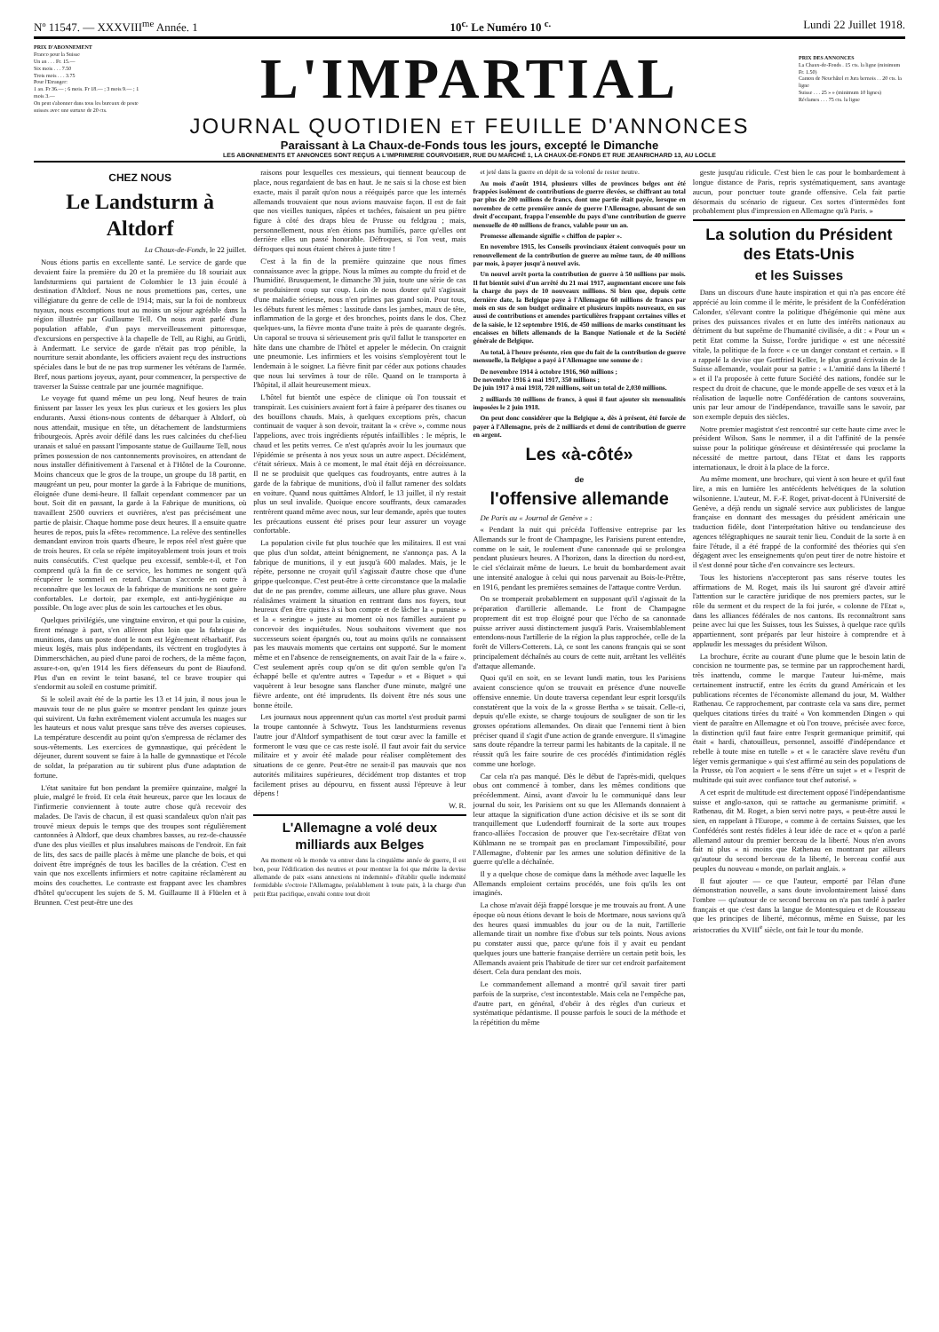Nº 11547. — XXXVIII<sup>me</sup> Année. 1 10<sup>c.</sup> Le Numéro 10 <sup>c.</sup> Lundi 22 Juillet 1918.
PRIX D'ABONNEMENT
Franco pour la Suisse
Un an . . . Fr. 15.—
Six mois . . . 7.50
Trois mois . . . 3.75
Pour l'Etranger:
1 an. Fr 36.— ; 6 mois. Fr 18.— ; 3 mois 9.— ; 1 mois 3.—
On peut s'abonner dans tous les bureaux de poste suisses avec une surtaxe de 20 cts.
L'IMPARTIAL
PRIX DES ANNONCES
La Chaux-de-Fonds . 15 cts. la ligne (minimum Fr. 1.50)
Canton de Neuchâtel et Jura bernois . . 20 cts. la ligne
Suisse . . . 25 » » (minimum 10 lignes)
Réclames . . . 75 cts. la ligne
JOURNAL QUOTIDIEN ET FEUILLE D'ANNONCES
Paraissant à La Chaux-de-Fonds tous les jours, excepté le Dimanche
LES ABONNEMENTS ET ANNONCES SONT REÇUS A L'IMPRIMERIE COURVOISIER, RUE DU MARCHÉ 1, LA CHAUX-DE-FONDS ET RUE JEANRICHARD 13, AU LOCLE
CHEZ NOUS
Le Landsturm à Altdorf
La Chaux-de-Fonds, le 22 juillet.
Nous étions partis en excellente santé. Le service de garde que devaient faire la première du 20 et la première du 18 souriait aux landsturmiens qui partaient de Colombier le 13 juin écoulé à destination d'Altdorf. Nous ne nous promettions pas, certes, une villégiature du genre de celle de 1914; mais, sur la foi de nombreux tuyaux, nous escomptions tout au moins un séjour agréable dans la région illustrée par Guillaume Tell. On nous avait parlé d'une population affable, d'un pays merveilleusement pittoresque, d'excursions en perspective à la chapelle de Tell, au Righi, au Grütli, à Andermatt. Le service de garde n'était pas trop pénible, la nourriture serait abondante, les officiers avaient reçu des instructions spéciales dans le but de ne pas trop surmener les vétérans de l'armée. Bref, nous partions joyeux, ayant, pour commencer, la perspective de traverser la Suisse centrale par une journée magnifique.
Le voyage fut quand même un peu long. Neuf heures de train finissent par lasser les yeux les plus curieux et les gosiers les plus endurants. Aussi étions-nous contents de débarquer à Altdorf, où nous attendait, musique en tête, un détachement de landsturmiens fribourgeois. Après avoir défilé dans les rues calcinées du chef-lieu uranais et salué en passant l'imposante statue de Guillaume Tell, nous prîmes possession de nos cantonnements provisoires, en attendant de nous installer définitivement à l'arsenal et à l'Hôtel de la Couronne. Moins chanceux que le gros de la troupe, un groupe du 18 partit, en maugréant un peu, pour monter la garde à la Fabrique de munitions, éloignée d'une demi-heure. Il fallait cependant commencer par un bout. Soit dit en passant, la garde à la Fabrique de munitions, où travaillent 2500 ouvriers et ouvrières, n'est pas précisément une partie de plaisir. Chaque homme pose deux heures. Il a ensuite quatre heures de repos, puis la «fête» recommence. La relève des sentinelles demandant environ trois quarts d'heure, le repos réel n'est guère que de trois heures. Et cela se répète impitoyablement trois jours et trois nuits consécutifs. C'est quelque peu excessif, semble-t-il, et l'on comprend qu'à la fin de ce service, les hommes ne songent qu'à récupérer le sommeil en retard. Chacun s'accorde en outre à reconnaître que les locaux de la fabrique de munitions ne sont guère confortables. Le dortoir, par exemple, est anti-hygiénique au possible. On loge avec plus de soin les cartouches et les obus.
Quelques privilégiés, une vingtaine environ, et qui pour la cuisine, firent ménage à part, s'en allèrent plus loin que la fabrique de munitions, dans un poste dont le nom est légèrement rébarbatif. Pas mieux logés, mais plus indépendants, ils véctrent en troglodytes à Dimmerschächen, au pied d'une paroi de rochers, de la même façon, assure-t-on, qu'en 1914 les fiers défenseurs du pont de Biaufond. Plus d'un en revint le teint basané, tel ce brave troupier qui s'endormit au soleil en costume primitif.
Si le soleil avait été de la partie les 13 et 14 juin, il nous joua le mauvais tour de ne plus guère se montrer pendant les quinze jours qui suivirent. Un fœhn extrêmement violent accumula les nuages sur les hauteurs et nous valut presque sans trêve des averses copieuses. La température descendit au point qu'on s'empressa de réclamer des sous-vêtements. Les exercices de gymnastique, qui précèdent le déjeuner, durent souvent se faire à la halle de gymnastique et l'école de soldat, la préparation au tir subirent plus d'une adaptation de fortune.
L'état sanitaire fut bon pendant la première quinzaine, malgré la pluie, malgré le froid. Et cela était heureux, parce que les locaux de l'infirmerie conviennent à toute autre chose qu'à recevoir des malades. De l'avis de chacun, il est quasi scandaleux qu'on n'ait pas trouvé mieux depuis le temps que des troupes sont régulièrement cantonnées à Altdorf, que deux chambres basses, au rez-de-chaussée d'une des plus vieilles et plus insalubres maisons de l'endroit. En fait de lits, des sacs de paille placés à même une planche de bois, et qui doivent être imprégnés de tous les bacilles de la création. C'est en vain que nos excellents infirmiers et notre capitaine réclamèrent au moins des couchettes. Le contraste est frappant avec les chambres d'hôtel qu'occupent les sujets de S. M. Guillaume II à Flüelen et à Brunnen. C'est peut-être une des
raisons pour lesquelles ces messieurs, qui tiennent beaucoup de place, nous regardaient de bas en haut. Je ne sais si la chose est bien exacte, mais il paraît qu'on nous a rééquipés parce que les internés allemands trouvaient que nous avions mauvaise façon. Il est de fait que nos vieilles tuniques, râpées et tachées, faisaient un peu piètre figure à côté des draps bleu de Prusse ou feldgrau ; mais, personnellement, nous n'en étions pas humiliés, parce qu'elles ont derrière elles un passé honorable. Défroques, si l'on veut, mais défroques qui nous étaient chères à juste titre !
C'est à la fin de la première quinzaine que nous fîmes connaissance avec la grippe. Nous la mîmes au compte du froid et de l'humidité. Brusquement, le dimanche 30 juin, toute une série de cas se produisirent coup sur coup. Loin de nous douter qu'il s'agissait d'une maladie sérieuse, nous n'en prîmes pas grand soin. Pour tous, les débuts furent les mêmes : lassitude dans les jambes, maux de tête, inflammation de la gorge et des bronches, points dans le dos. Chez quelques-uns, la fièvre monta d'une traite à près de quarante degrés. Un caporal se trouva si sérieusement pris qu'il fallut le transporter en hâte dans une chambre de l'hôtel et appeler le médecin. On craignit une pneumonie. Les infirmiers et les voisins s'employèrent tout le lendemain à le soigner. La fièvre finit par céder aux potions chaudes que nous lui servîmes à tour de rôle. Quand on le transporta à l'hôpital, il allait heureusement mieux.
L'hôtel fut bientôt une espèce de clinique où l'on toussait et transpirait. Les cuisiniers avaient fort à faire à préparer des tisanes ou des bouillons chauds. Mais, à quelques exceptions près, chacun continuait de vaquer à son devoir, traitant la « crève », comme nous l'appelions, avec trois ingrédients réputés infaillibles : le mépris, le chaud et les petits verres. Ce n'est qu'après avoir lu les journaux que l'épidémie se présenta à nos yeux sous un autre aspect. Décidément, c'était sérieux. Mais à ce moment, le mal était déjà en décroissance. Il ne se produisit que quelques cas foudroyants, entre autres à la garde de la fabrique de munitions, d'où il fallut ramener des soldats en voiture. Quand nous quittâmes Altdorf, le 13 juillet, il n'y restait plus un seul invalide. Quoique encore souffrants, deux camarades rentrèrent quand même avec nous, sur leur demande, après que toutes les précautions eussent été prises pour leur assurer un voyage confortable.
La population civile fut plus touchée que les militaires. Il est vrai que plus d'un soldat, atteint bénignement, ne s'annonça pas. A la fabrique de munitions, il y eut jusqu'à 600 malades. Mais, je le répète, personne ne croyait qu'il s'agissait d'autre chose que d'une grippe quelconque. C'est peut-être à cette circonstance que la maladie dut de ne pas prendre, comme ailleurs, une allure plus grave. Nous réalisâmes vraiment la situation en rentrant dans nos foyers, tout heureux d'en être quittes à si bon compte et de lâcher la « punaise » et la « seringue » juste au moment où nos familles auraient pu concevoir des inquiétudes. Nous souhaitons vivement que nos successeurs soient épargnés ou, tout au moins qu'ils ne connaissent pas les mauvais moments que certains ont supporté. Sur le moment même et en l'absence de renseignements, on avait l'air de la « faire ». C'est seulement après coup qu'on se dit qu'on semble qu'on l'a échappé belle et qu'entre autres « Tapedur » et « Biquet » qui vaquèrent à leur besogne sans flancher d'une minute, malgré une fièvre ardente, ont été imprudents. Ils doivent être nés sous une bonne étoile.
Les journaux nous apprennent qu'un cas mortel s'est produit parmi la troupe cantonnée à Schwytz. Tous les landsturmiens revenus l'autre jour d'Altdorf sympathisent de tout cœur avec la famille et formeront le vœu que ce cas reste isolé. Il faut avoir fait du service militaire et y avoir été malade pour réaliser complètement des situations de ce genre. Peut-être ne serait-il pas mauvais que nos autorités militaires supérieures, décidément trop distantes et trop facilement prises au dépourvu, en fissent aussi l'épreuve à leur dépens !
W. R.
L'Allemagne a volé deux milliards aux Belges
Au moment où le monde va entrer dans la cinquième année de guerre, il est bon, pour l'édification des neutres et pour montrer la foi que mérite la devise allemande de paix «sans annexions ni indemnité» d'établir quelle indemnité formidable s'octroie l'Allemagne, préalablement à toute paix, à la charge d'un petit Etat pacifique, envahi contre tout droit
et jeté dans la guerre en dépit de sa volonté de rester neutre.
Au mois d'août 1914, plusieurs villes de provinces belges ont été frappées isolément de contributions de guerre élevées, se chiffrant au total par plus de 200 millions de francs, dont une partie était payée, lorsque en novembre de cette première année de guerre l'Allemagne, abusant de son droit d'occupant, frappa l'ensemble du pays d'une contribution de guerre mensuelle de 40 millions de francs, valable pour un an.
Promesse allemande signifie « chiffon de papier ».
En novembre 1915, les Conseils provinciaux étaient convoqués pour un renouvellement de la contribution de guerre au même taux, de 40 millions par mois, à payer jusqu'à nouvel avis.
Un nouvel arrêt porta la contribution de guerre à 50 millions par mois. Il fut bientôt suivi d'un arrêté du 21 mai 1917, augmentant encore une fois la charge du pays de 10 nouveaux millions. Si bien que, depuis cette dernière date, la Belgique paye à l'Allemagne 60 millions de francs par mois en sus de son budget ordinaire et plusieurs impôts nouveaux, en sus aussi de contributions et amendes particulières frappant certaines villes et de la saisie, le 12 septembre 1916, de 450 millions de marks constituant les encaisses en billets allemands de la Banque Nationale et de la Société générale de Belgique.
Au total, à l'heure présente, rien que du fait de la contribution de guerre mensuelle, la Belgique a payé à l'Allemagne une somme de :
De novembre 1914 à octobre 1916, 960 millions ;
De novembre 1916 à mai 1917, 350 millions ;
De juin 1917 à mai 1918, 720 millions, soit un total de 2,030 millions.
2 milliards 30 millions de francs, à quoi il faut ajouter six mensualités imposées le 2 juin 1918.
On peut donc considérer que la Belgique a, dès à présent, été forcée de payer à l'Allemagne, près de 2 milliards et demi de contribution de guerre en argent.
Les «à-côté»
de
l'offensive allemande
De Paris au « Journal de Genève » :
« Pendant la nuit qui précéda l'offensive entreprise par les Allemands sur le front de Champagne, les Parisiens purent entendre, comme on le sait, le roulement d'une canonnade qui se prolongea pendant plusieurs heures. A l'horizon, dans la direction du nord-est, le ciel s'éclairait même de lueurs. Le bruit du bombardement avait une intensité analogue à celui qui nous parvenait au Bois-le-Prêtre, en 1916, pendant les premières semaines de l'attaque contre Verdun.
On se tromperait probablement en supposant qu'il s'agissait de la préparation d'artillerie allemande. Le front de Champagne proprement dit est trop éloigné pour que l'écho de sa canonnade puisse arriver aussi distinctement jusqu'à Paris. Vraisemblablement entendons-nous l'artillerie de la région la plus rapprochée, celle de la forêt de Villers-Cotterets. Là, ce sont les canons français qui se sont principalement déchaînés au cours de cette nuit, arrêtant les velléités d'attaque allemande.
Quoi qu'il en soit, en se levant lundi matin, tous les Parisiens avaient conscience qu'on se trouvait en présence d'une nouvelle offensive ennemie. Un doute traversa cependant leur esprit lorsqu'ils constatèrent que la voix de la « grosse Bertha » se taisait. Celle-ci, depuis qu'elle existe, se charge toujours de souligner de son tir les grosses opérations allemandes. On dirait que l'ennemi tient à bien préciser quand il s'agit d'une action de grande envergure. Il s'imagine sans doute répandre la terreur parmi les habitants de la capitale. Il ne réussit qu'à les faire sourire de ces procédés d'intimidation réglés comme une horloge.
Car cela n'a pas manqué. Dès le début de l'après-midi, quelques obus ont commencé à tomber, dans les mêmes conditions que précédemment. Ainsi, avant d'avoir lu le communiqué dans leur journal du soir, les Parisiens ont su que les Allemands donnaient à leur attaque la signification d'une action décisive et ils se sont dit tranquillement que Ludendorff fournirait de la sorte aux troupes franco-alliées l'occasion de prouver que l'ex-secrétaire d'Etat von Kühlmann ne se trompait pas en proclamant l'impossibilité, pour l'Allemagne, d'obtenir par les armes une solution définitive de la guerre qu'elle a déchaînée.
Il y a quelque chose de comique dans la méthode avec laquelle les Allemands emploient certains procédés, une fois qu'ils les ont imaginés.
La chose m'avait déjà frappé lorsque je me trouvais au front. A une époque où nous étions devant le bois de Mortmare, nous savions qu'à des heures quasi immuables du jour ou de la nuit, l'artillerie allemande tirait un nombre fixe d'obus sur tels points. Nous avions pu constater aussi que, parce qu'une fois il y avait eu pendant quelques jours une batterie française derrière un certain petit bois, les Allemands avaient pris l'habitude de tirer sur cet endroit parfaitement désert. Cela dura pendant des mois.
Le commandement allemand a montré qu'il savait tirer parti parfois de la surprise, c'est incontestable. Mais cela ne l'empêche pas, d'autre part, en général, d'obéir à des règles d'un curieux et systématique pédantisme. Il pousse parfois le souci de la méthode et la répétition du même
geste jusqu'au ridicule. C'est bien le cas pour le bombardement à longue distance de Paris, repris systématiquement, sans avantage aucun, pour ponctuer toute grande offensive. Cela fait partie désormais du scénario de rigueur. Ces sortes d'intermèdes font probablement plus d'impression en Allemagne qu'à Paris. »
La solution du Président des Etats-Unis
et les Suisses
Dans un discours d'une haute inspiration et qui n'a pas encore été apprécié au loin comme il le mérite, le président de la Confédération Calonder, s'élevant contre la politique d'hégémonie qui mène aux prises des puissances rivales et en lutte des intérêts nationaux au détriment du but suprême de l'humanité civilisée, a dit : « Pour un « petit Etat comme la Suisse, l'ordre juridique « est une nécessité vitale, la politique de la force « ce un danger constant et certain. » Il a rappelé la devise que Gottfried Keller, le plus grand écrivain de la Suisse allemande, voulait pour sa patrie : « L'amitié dans la liberté ! » et il l'a proposée à cette future Société des nations, fondée sur le respect du droit de chacune, que le monde appelle de ses vœux et à la réalisation de laquelle notre Confédération de cantons souverains, unis par leur amour de l'indépendance, travaille sans le savoir, par son exemple depuis des siècles.
Notre premier magistrat s'est rencontré sur cette haute cime avec le président Wilson. Sans le nommer, il a dit l'affinité de la pensée suisse pour la politique généreuse et désintéressée qui proclame la nécessité de mettre partout, dans l'Etat et dans les rapports internationaux, le droit à la place de la force.
Au même moment, une brochure, qui vient à son heure et qu'il faut lire, a mis en lumière les antécédents helvétiques de la solution wilsonienne. L'auteur, M. F.-F. Roget, privat-docent à l'Université de Genève, a déjà rendu un signalé service aux publicistes de langue française en donnant des messages du président américain une traduction fidèle, dont l'interprétation hâtive ou tendancieuse des agences télégraphiques ne saurait tenir lieu. Conduit de la sorte à en faire l'étude, il a été frappé de la conformité des théories qui s'en dégagent avec les enseignements qu'on peut tirer de notre histoire et il s'est donné pour tâche d'en convaincre ses lecteurs.
Tous les historiens n'accepteront pas sans réserve toutes les affirmations de M. Roget, mais ils lui sauront gré d'avoir attiré l'attention sur le caractère juridique de nos premiers pactes, sur le rôle du serment et du respect de la foi jurée, « colonne de l'Etat », dans les alliances fédérales de nos cantons. Ils reconnaîtront sans peine avec lui que les Suisses, tous les Suisses, à quelque race qu'ils appartiennent, sont préparés par leur histoire à comprendre et à applaudir les messages du président Wilson.
La brochure, écrite au courant d'une plume que le besoin latin de concision ne tourmente pas, se termine par un rapprochement hardi, très inattendu, comme le marque l'auteur lui-même, mais certainement instructif, entre les écrits du grand Américain et les publications récentes de l'économiste allemand du jour, M. Walther Rathenau. Ce rapprochement, par contraste cela va sans dire, permet quelques citations tirées du traité « Von kommenden Dingen » qui vient de paraître en Allemagne et où l'on trouve, précisée avec force, la distinction qu'il faut faire entre l'esprit germanique primitif, qui était « hardi, chatouilleux, personnel, assoiffé d'indépendance et rebelle à toute mise en tutelle » et « le caractère slave revêtu d'un léger vernis germanique » qui s'est affirmé au sein des populations de la Prusse, où l'on acquiert « le sens d'être un sujet » et « l'esprit de multitude qui suit avec confiance tout chef autorisé. »
A cet esprit de multitude est directement opposé l'indépendantisme suisse et anglo-saxon, qui se rattache au germanisme primitif. « Rathenau, dit M. Roget, a bien servi notre pays, « peut-être aussi le sien, en rappelant à l'Europe, « comme à de certains Suisses, que les Confédérés sont restés fidèles à leur idée de race et « qu'on a parlé allemand autour du premier berceau de la liberté. Nous n'en avons fait ni plus « ni moins que Rathenau en montrant par ailleurs qu'autour du second berceau de la liberté, le berceau confié aux peuples du nouveau « monde, on parlait anglais. »
Il faut ajouter — ce que l'auteur, emporté par l'élan d'une démonstration nouvelle, a sans doute involontairement laissé dans l'ombre — qu'autour de ce second berceau on n'a pas tardé à parler français et que c'est dans la langue de Montesquieu et de Rousseau que les principes de liberté, méconnus, même en Suisse, par les aristocraties du XVIII<sup>e</sup> siècle, ont fait le tour du monde.